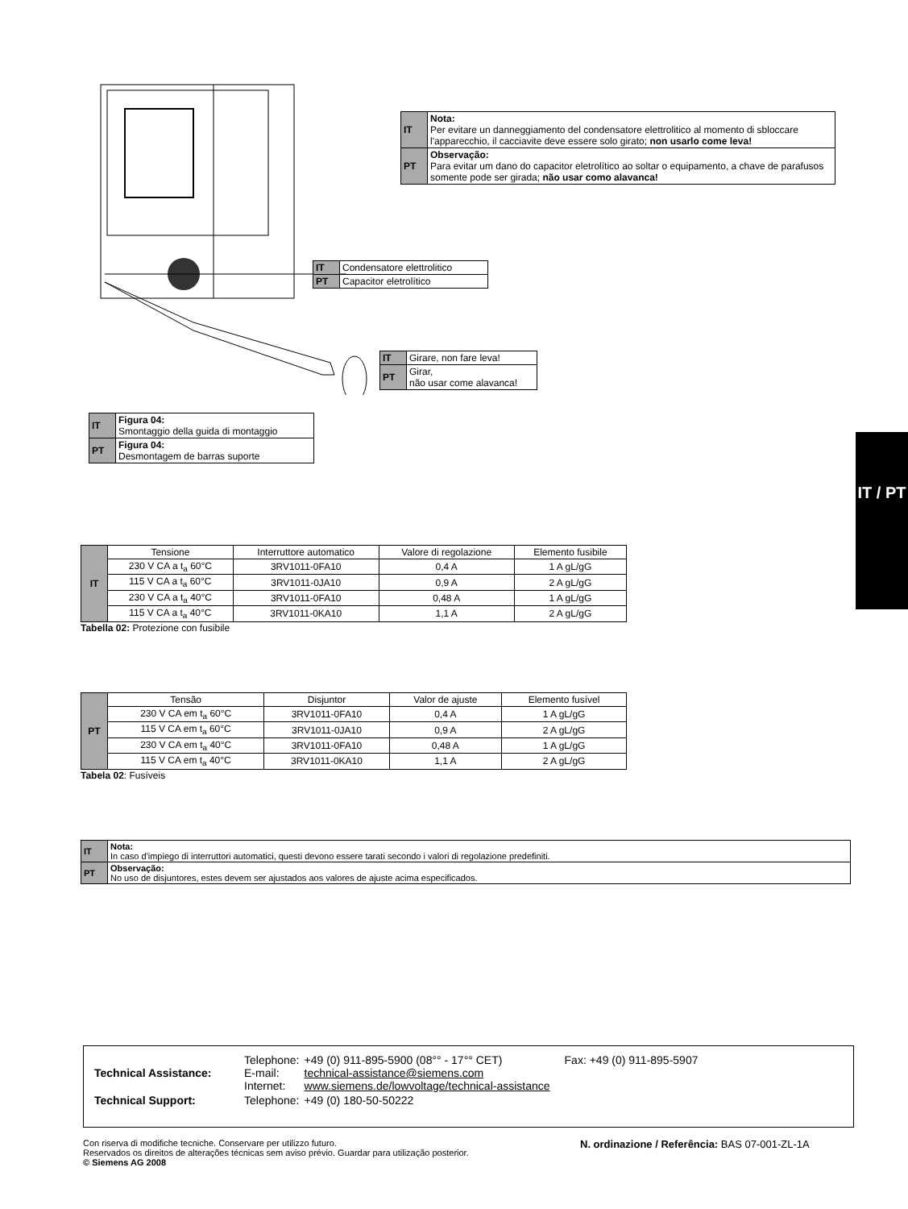| IT | Nota: Per evitare un danneggiamento del condensatore elettrolitico al momento di sbloccare l'apparecchio, il cacciavite deve essere solo girato; non usarlo come leva! |
| PT | Observação: Para evitar um dano do capacitor eletrolítico ao soltar o equipamento, a chave de parafusos somente pode ser girada; não usar como alavanca! |
| IT | Condensatore elettrolitico |
| PT | Capacitor eletrolítico |
| IT | Girare, non fare leva! |
| PT | Girar, não usar come alavanca! |
| IT | Figura 04: Smontaggio della guida di montaggio |
| PT | Figura 04: Desmontagem de barras suporte |
IT / PT
| IT | Tensione | Interruttore automatico | Valore di regolazione | Elemento fusibile |
| | 230 V CA a t<sub>a</sub> 60°C | 3RV1011-0FA10 | 0,4 A | 1 A gL/gG |
| | 115 V CA a t<sub>a</sub> 60°C | 3RV1011-0JA10 | 0,9 A | 2 A gL/gG |
| | 230 V CA a t<sub>a</sub> 40°C | 3RV1011-0FA10 | 0,48 A | 1 A gL/gG |
| | 115 V CA a t<sub>a</sub> 40°C | 3RV1011-0KA10 | 1,1 A | 2 A gL/gG |
Tabella 02: Protezione con fusibile
| PT | Tensão | Disjuntor | Valor de ajuste | Elemento fusível |
| | 230 V CA em t<sub>a</sub> 60°C | 3RV1011-0FA10 | 0,4 A | 1 A gL/gG |
| | 115 V CA em t<sub>a</sub> 60°C | 3RV1011-0JA10 | 0,9 A | 2 A gL/gG |
| | 230 V CA em t<sub>a</sub> 40°C | 3RV1011-0FA10 | 0,48 A | 1 A gL/gG |
| | 115 V CA em t<sub>a</sub> 40°C | 3RV1011-0KA10 | 1,1 A | 2 A gL/gG |
Tabela 02: Fusíveis
| IT | Nota: In caso d'impiego di interruttori automatici, questi devono essere tarati secondo i valori di regolazione predefiniti. |
| PT | Observação: No uso de disjuntores, estes devem ser ajustados aos valores de ajuste acima especificados. |
| Technical Assistance: | Telephone: E-mail: Internet: | +49 (0) 911-895-5900 (08°° - 17°° CET) technical-assistance@siemens.com www.siemens.de/lowvoltage/technical-assistance | Fax: +49 (0) 911-895-5907 |
| Technical Support: | Telephone: | +49 (0) 180-50-50222 | |
Con riserva di modifiche tecniche. Conservare per utilizzo futuro.
Reservados os direitos de alterações técnicas sem aviso prévio. Guardar para utilização posterior.
© Siemens AG 2008
N. ordinazione / Referência: BAS 07-001-ZL-1A